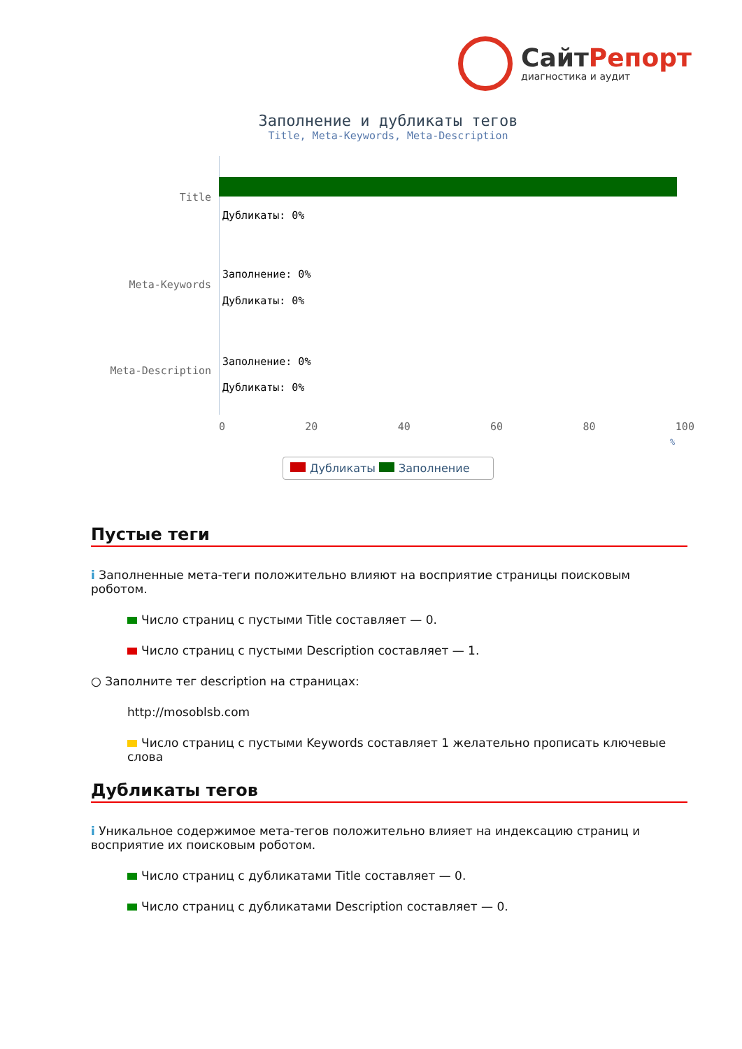СайтРепорт
диагностика и аудит
Заполнение и дубликаты тегов
Title, Meta-Keywords, Meta-Description
Title
Дубликаты: 0%
Meta-Keywords
Заполнение: 0%
Дубликаты: 0%
Meta-Description
Заполнение: 0%
Дубликаты: 0%
0 20 40 60 80 100
%
Дубликаты Заполнение
Пустые теги
i Заполненные мета-теги положительно влияют на восприятие страницы поисковым роботом.
Число страниц с пустыми Title составляет — 0.
Число страниц с пустыми Description составляет — 1.
○ Заполните тег description на страницах:
http://mosoblsb.com
Число страниц с пустыми Keywords составляет 1 желательно прописать ключевые слова
Дубликаты тегов
i Уникальное содержимое мета-тегов положительно влияет на индексацию страниц и восприятие их поисковым роботом.
Число страниц с дубликатами Title составляет — 0.
Число страниц с дубликатами Description составляет — 0.